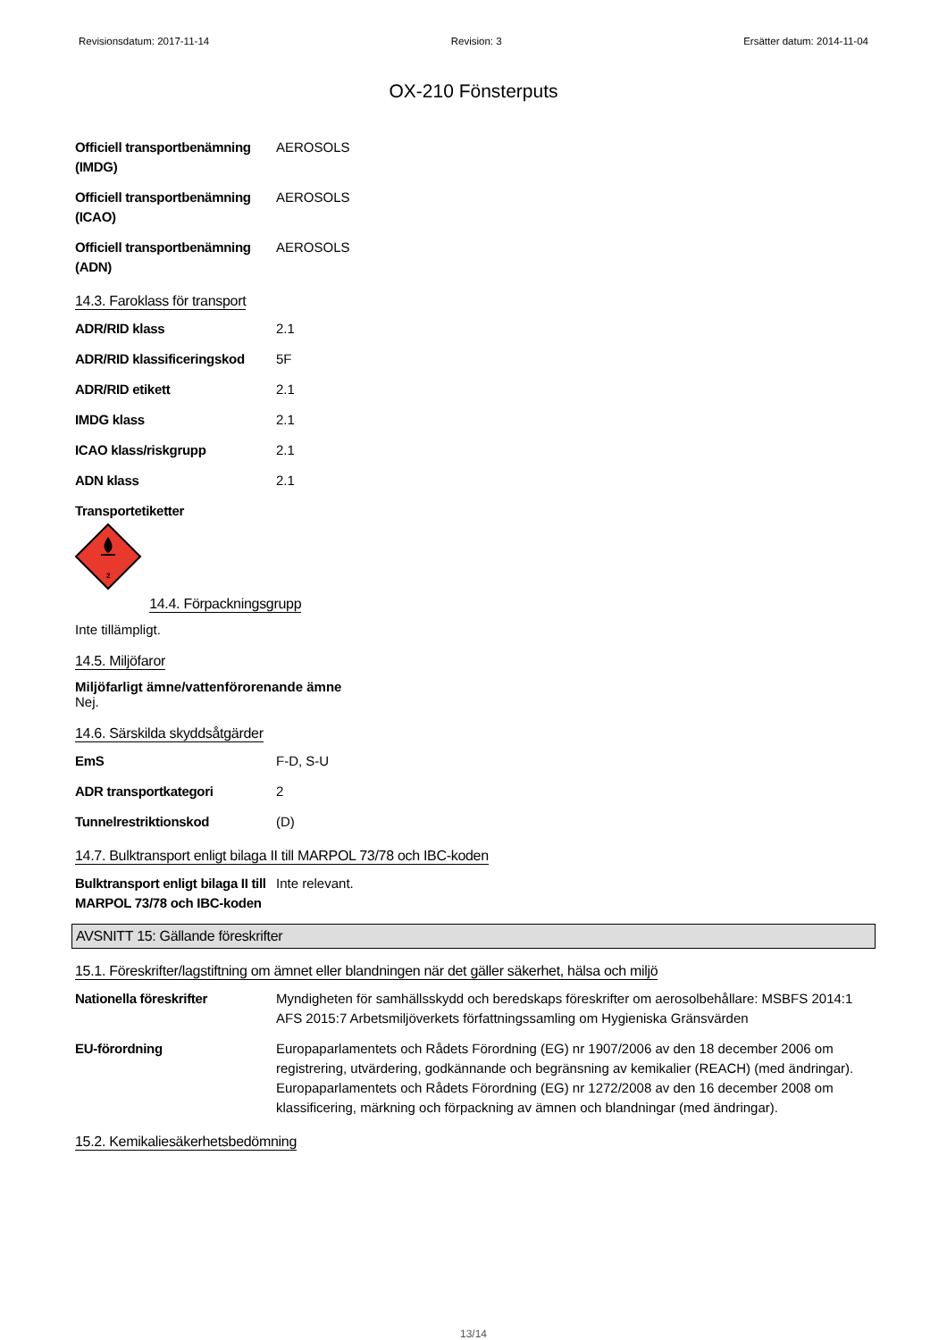Revisionsdatum: 2017-11-14 Revision: 3 Ersätter datum: 2014-11-04
OX-210 Fönsterputs
Officiell transportbenämning (IMDG)
AEROSOLS
Officiell transportbenämning (ICAO)
AEROSOLS
Officiell transportbenämning (ADN)
AEROSOLS
14.3. Faroklass för transport
ADR/RID klass 2.1
ADR/RID klassificeringskod
5F
ADR/RID etikett 2.1
IMDG klass 2.1
ICAO klass/riskgrupp 2.1
ADN klass 2.1
Transportetiketter
2
14.4. Förpackningsgrupp
Inte tillämpligt.
14.5. Miljöfaror
Miljöfarligt ämne/vattenförorenande ämne
Nej.
14.6. Särskilda skyddsåtgärder
EmS F-D, S-U
ADR transportkategori 2
Tunnelrestriktionskod (D)
14.7. Bulktransport enligt bilaga II till MARPOL 73/78 och IBC-koden
Bulktransport enligt bilaga II till MARPOL 73/78 och IBC-koden
Inte relevant.
AVSNITT 15: Gällande föreskrifter
15.1. Föreskrifter/lagstiftning om ämnet eller blandningen när det gäller säkerhet, hälsa och miljö
Nationella föreskrifter Myndigheten för samhällsskydd och beredskaps föreskrifter om aerosolbehållare: MSBFS 2014:1
AFS 2015:7 Arbetsmiljöverkets författningssamling om Hygieniska Gränsvärden
EU-förordning Europaparlamentets och Rådets Förordning (EG) nr 1907/2006 av den 18 december 2006 om registrering, utvärdering, godkännande och begränsning av kemikalier (REACH) (med ändringar).
Europaparlamentets och Rådets Förordning (EG) nr 1272/2008 av den 16 december 2008 om klassificering, märkning och förpackning av ämnen och blandningar (med ändringar).
15.2. Kemikaliesäkerhetsbedömning
13/14